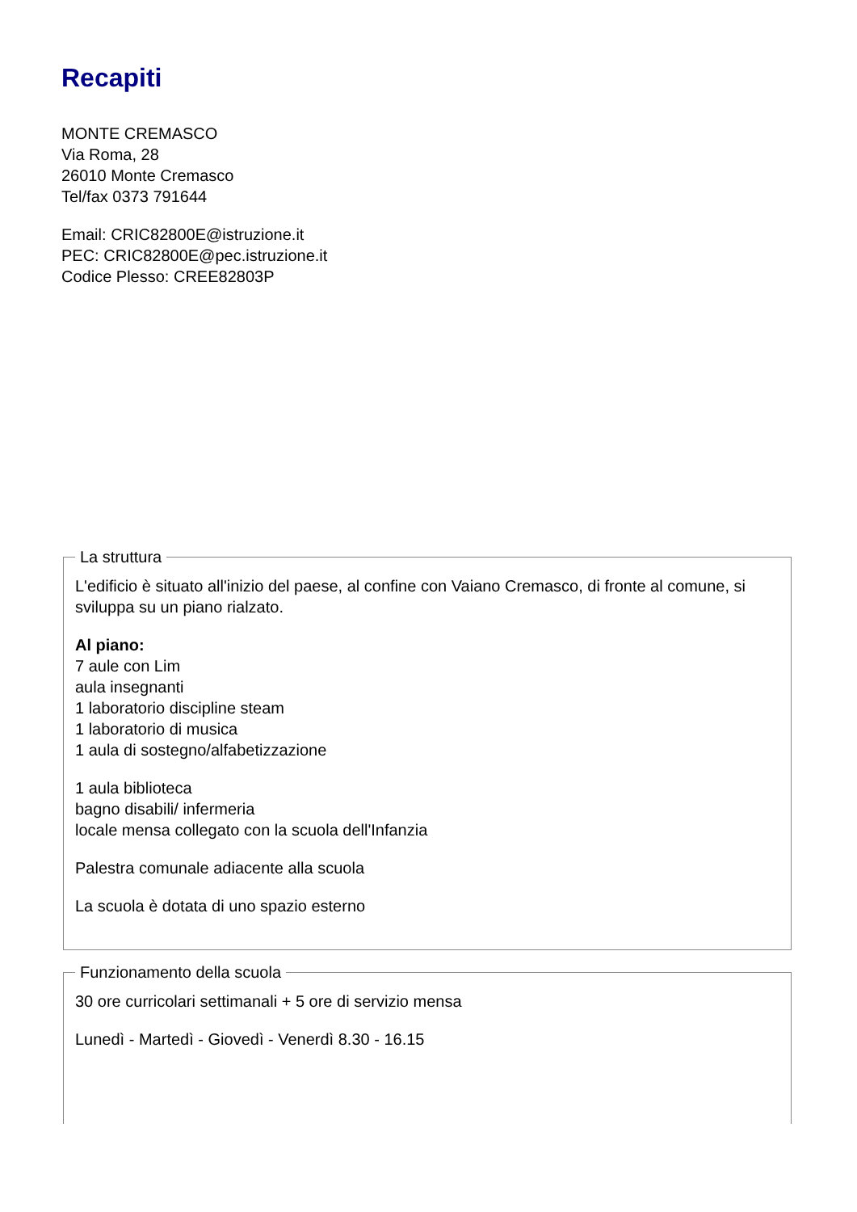Recapiti
MONTE CREMASCO
Via Roma, 28
26010 Monte Cremasco
Tel/fax 0373 791644
Email: CRIC82800E@istruzione.it
PEC: CRIC82800E@pec.istruzione.it
Codice Plesso: CREE82803P
La struttura
L'edificio è situato all'inizio del paese, al confine con Vaiano Cremasco, di fronte al comune, si sviluppa su un piano rialzato.
Al piano:
7 aule con Lim
aula insegnanti
1 laboratorio discipline steam
1 laboratorio di musica
1 aula di sostegno/alfabetizzazione
1 aula biblioteca
bagno disabili/ infermeria
locale mensa collegato con la scuola dell'Infanzia
Palestra comunale adiacente alla scuola
La scuola è dotata di uno spazio esterno
Funzionamento della scuola
30 ore curricolari settimanali + 5 ore di servizio mensa
Lunedì - Martedì - Giovedì - Venerdì 8.30 - 16.15